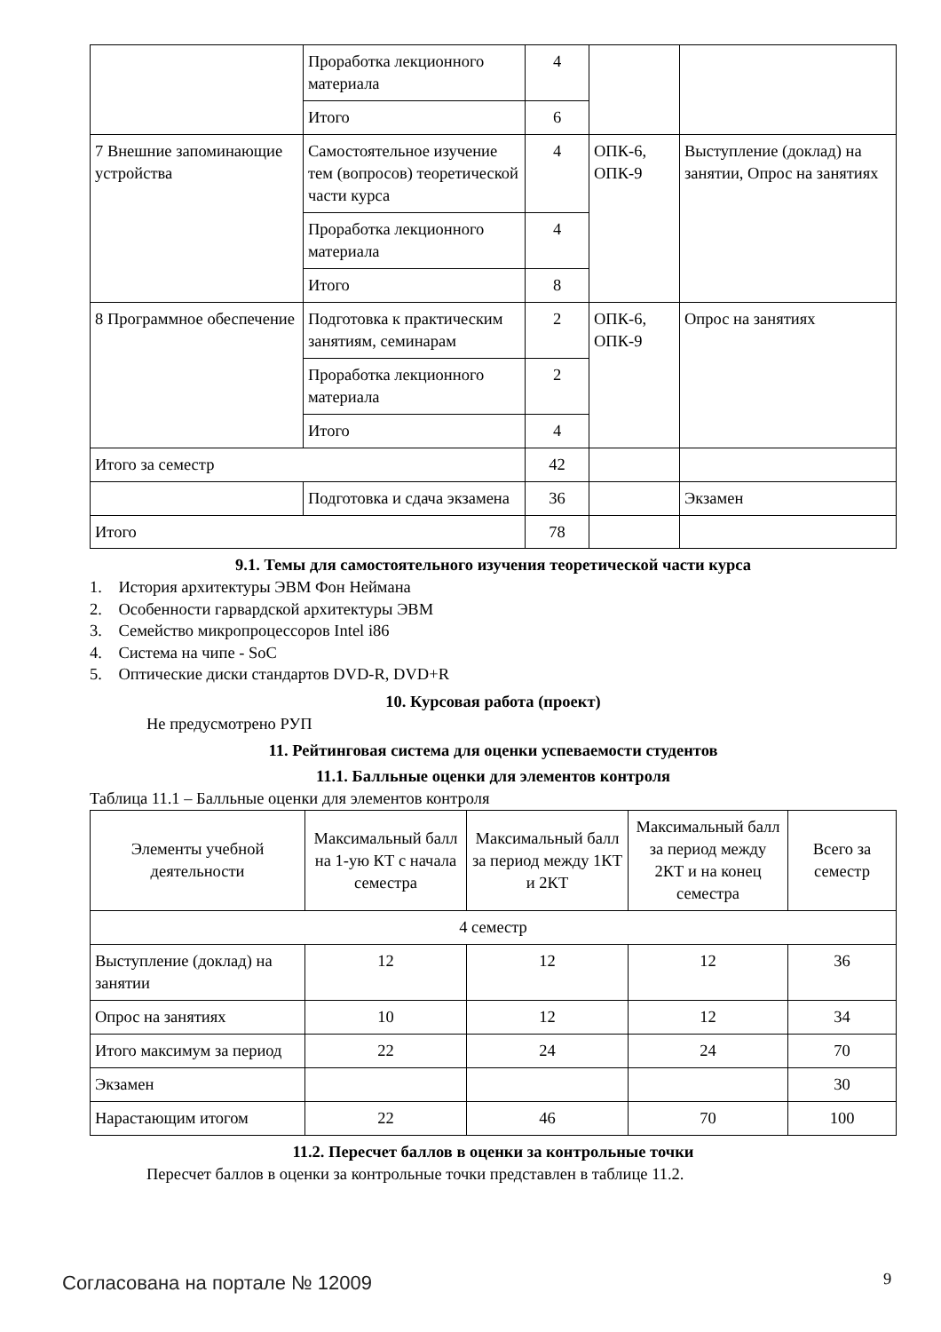| | Проработка лекционного материала | 4 | | |
| | Итого | 6 | | |
| 7 Внешние запоминающие устройства | Самостоятельное изучение тем (вопросов) теоретической части курса | 4 | ОПК-6, ОПК-9 | Выступление (доклад) на занятии, Опрос на занятиях |
| | Проработка лекционного материала | 4 | | |
| | Итого | 8 | | |
| 8 Программное обеспечение | Подготовка к практическим занятиям, семинарам | 2 | ОПК-6, ОПК-9 | Опрос на занятиях |
| | Проработка лекционного материала | 2 | | |
| | Итого | 4 | | |
| Итого за семестр | | 42 | | |
| | Подготовка и сдача экзамена | 36 | | Экзамен |
| Итого | | 78 | | |
9.1. Темы для самостоятельного изучения теоретической части курса
1. История архитектуры ЭВМ Фон Неймана
2. Особенности гарвардской архитектуры ЭВМ
3. Семейство микропроцессоров Intel i86
4. Система на чипе - SoC
5. Оптические диски стандартов DVD-R, DVD+R
10. Курсовая работа (проект)
Не предусмотрено РУП
11. Рейтинговая система для оценки успеваемости студентов
11.1. Балльные оценки для элементов контроля
Таблица 11.1 – Балльные оценки для элементов контроля
| Элементы учебной деятельности | Максимальный балл на 1-ую КТ с начала семестра | Максимальный балл за период между 1КТ и 2КТ | Максимальный балл за период между 2КТ и на конец семестра | Всего за семестр |
| --- | --- | --- | --- | --- |
| 4 семестр | | | | |
| Выступление (доклад) на занятии | 12 | 12 | 12 | 36 |
| Опрос на занятиях | 10 | 12 | 12 | 34 |
| Итого максимум за период | 22 | 24 | 24 | 70 |
| Экзамен | | | | 30 |
| Нарастающим итогом | 22 | 46 | 70 | 100 |
11.2. Пересчет баллов в оценки за контрольные точки
Пересчет баллов в оценки за контрольные точки представлен в таблице 11.2.
Согласована на портале № 12009 9